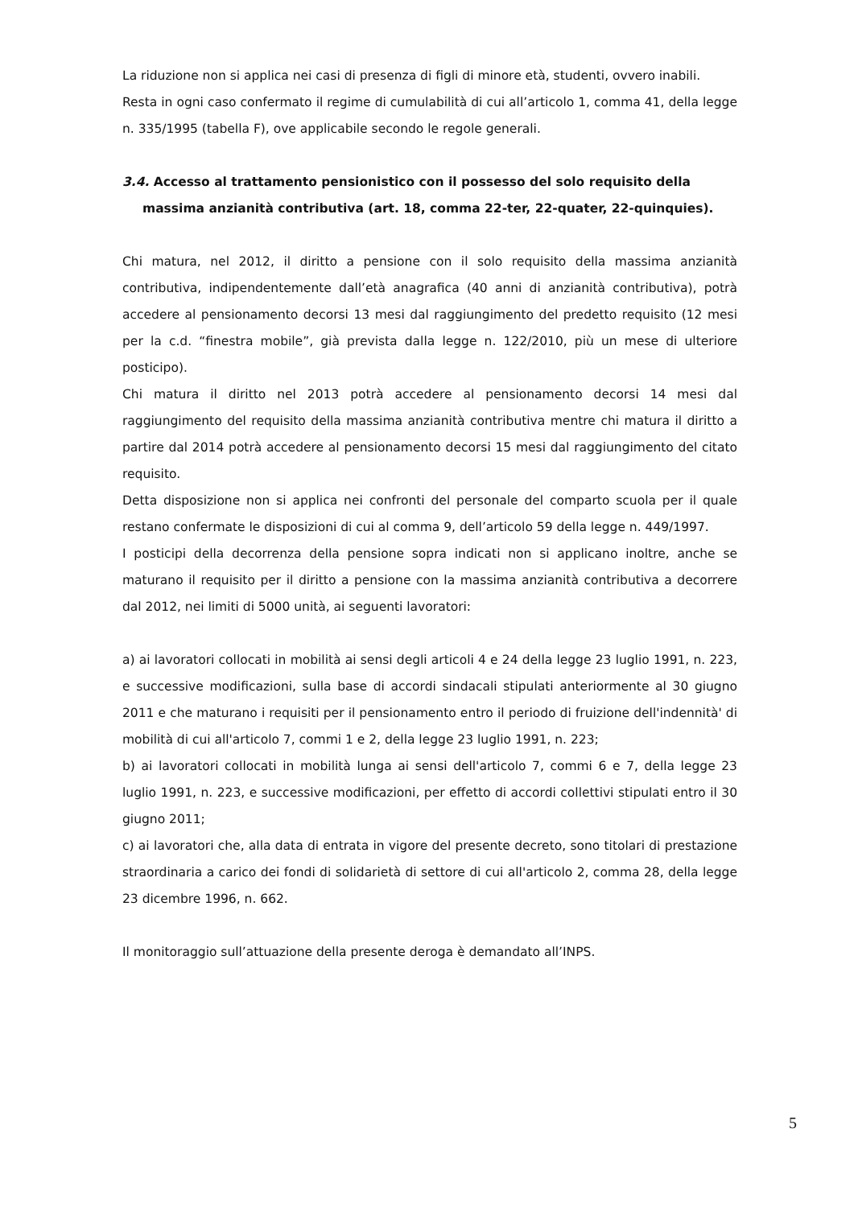La riduzione non si applica nei casi di presenza di figli di minore età, studenti, ovvero inabili.
Resta in ogni caso confermato il regime di cumulabilità di cui all’articolo 1, comma 41, della legge n. 335/1995 (tabella F), ove applicabile secondo le regole generali.
3.4. Accesso al trattamento pensionistico con il possesso del solo requisito della
massima anzianità contributiva (art. 18, comma 22-ter, 22-quater, 22-quinquies).
Chi matura, nel 2012, il diritto a pensione con il solo requisito della massima anzianità contributiva, indipendentemente dall’età anagrafica (40 anni di anzianità contributiva), potrà accedere al pensionamento decorsi 13 mesi dal raggiungimento del predetto requisito (12 mesi per la c.d. “finestra mobile”, già prevista dalla legge n. 122/2010, più un mese di ulteriore posticipo).
Chi matura il diritto nel 2013 potrà accedere al pensionamento decorsi 14 mesi dal raggiungimento del requisito della massima anzianità contributiva mentre chi matura il diritto a partire dal 2014 potrà accedere al pensionamento decorsi 15 mesi dal raggiungimento del citato requisito.
Detta disposizione non si applica nei confronti del personale del comparto scuola per il quale restano confermate le disposizioni di cui al comma 9, dell’articolo 59 della legge n. 449/1997.
I posticipi della decorrenza della pensione sopra indicati non si applicano inoltre, anche se maturano il requisito per il diritto a pensione con la massima anzianità contributiva a decorrere dal 2012, nei limiti di 5000 unità, ai seguenti lavoratori:
a) ai lavoratori collocati in mobilità ai sensi degli articoli 4 e 24 della legge 23 luglio 1991, n. 223, e successive modificazioni, sulla base di accordi sindacali stipulati anteriormente al 30 giugno 2011 e che maturano i requisiti per il pensionamento entro il periodo di fruizione dell'indennità' di mobilità di cui all'articolo 7, commi 1 e 2, della legge 23 luglio 1991, n. 223;
b) ai lavoratori collocati in mobilità lunga ai sensi dell'articolo 7, commi 6 e 7, della legge 23 luglio 1991, n. 223, e successive modificazioni, per effetto di accordi collettivi stipulati entro il 30 giugno 2011;
c) ai lavoratori che, alla data di entrata in vigore del presente decreto, sono titolari di prestazione straordinaria a carico dei fondi di solidarietà di settore di cui all'articolo 2, comma 28, della legge 23 dicembre 1996, n. 662.
Il monitoraggio sull’attuazione della presente deroga è demandato all’INPS.
5